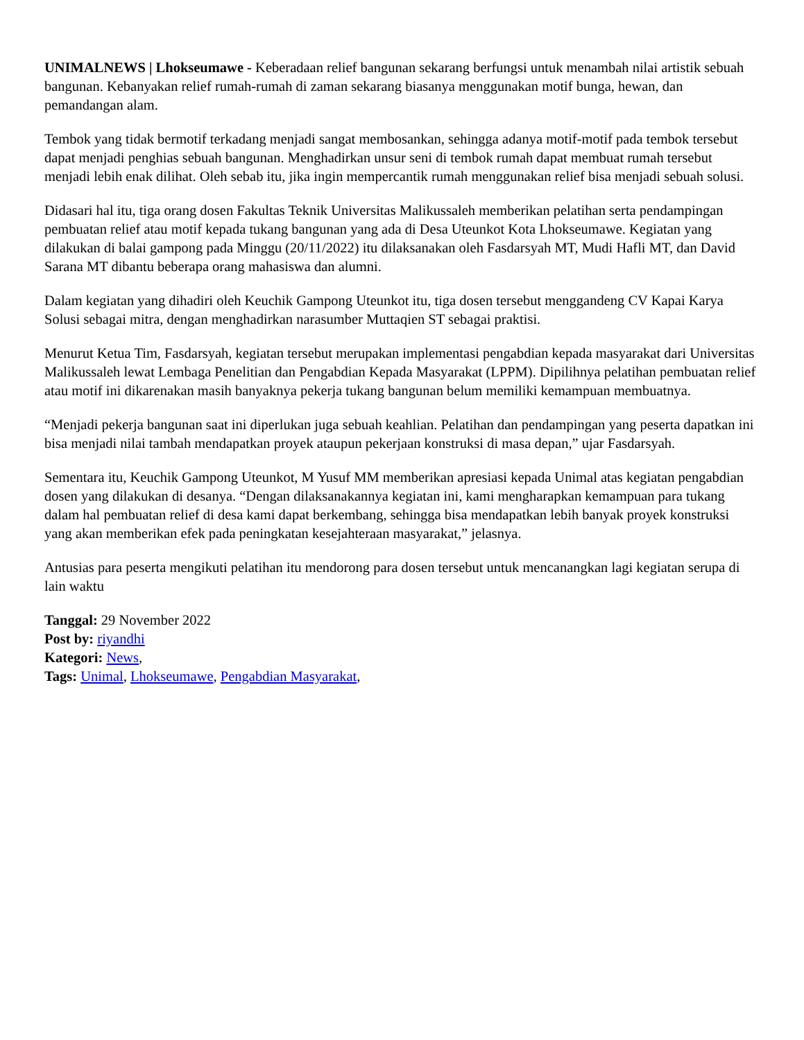UNIMALNEWS | Lhokseumawe - Keberadaan relief bangunan sekarang berfungsi untuk menambah nilai artistik sebuah bangunan. Kebanyakan relief rumah-rumah di zaman sekarang biasanya menggunakan motif bunga, hewan, dan pemandangan alam.
Tembok yang tidak bermotif terkadang menjadi sangat membosankan, sehingga adanya motif-motif pada tembok tersebut dapat menjadi penghias sebuah bangunan. Menghadirkan unsur seni di tembok rumah dapat membuat rumah tersebut menjadi lebih enak dilihat. Oleh sebab itu, jika ingin mempercantik rumah menggunakan relief bisa menjadi sebuah solusi.
Didasari hal itu, tiga orang dosen Fakultas Teknik Universitas Malikussaleh memberikan pelatihan serta pendampingan pembuatan relief atau motif kepada tukang bangunan yang ada di Desa Uteunkot Kota Lhokseumawe. Kegiatan yang dilakukan di balai gampong pada Minggu (20/11/2022) itu dilaksanakan oleh Fasdarsyah MT, Mudi Hafli MT, dan David Sarana MT dibantu beberapa orang mahasiswa dan alumni.
Dalam kegiatan yang dihadiri oleh Keuchik Gampong Uteunkot itu, tiga dosen tersebut menggandeng CV Kapai Karya Solusi sebagai mitra, dengan menghadirkan narasumber Muttaqien ST sebagai praktisi.
Menurut Ketua Tim, Fasdarsyah, kegiatan tersebut merupakan implementasi pengabdian kepada masyarakat dari Universitas Malikussaleh lewat Lembaga Penelitian dan Pengabdian Kepada Masyarakat (LPPM). Dipilihnya pelatihan pembuatan relief atau motif ini dikarenakan masih banyaknya pekerja tukang bangunan belum memiliki kemampuan membuatnya.
“Menjadi pekerja bangunan saat ini diperlukan juga sebuah keahlian. Pelatihan dan pendampingan yang peserta dapatkan ini bisa menjadi nilai tambah mendapatkan proyek ataupun pekerjaan konstruksi di masa depan,” ujar Fasdarsyah.
Sementara itu, Keuchik Gampong Uteunkot, M Yusuf MM memberikan apresiasi kepada Unimal atas kegiatan pengabdian dosen yang dilakukan di desanya. “Dengan dilaksanakannya kegiatan ini, kami mengharapkan kemampuan para tukang dalam hal pembuatan relief di desa kami dapat berkembang, sehingga bisa mendapatkan lebih banyak proyek konstruksi yang akan memberikan efek pada peningkatan kesejahteraan masyarakat,” jelasnya.
Antusias para peserta mengikuti pelatihan itu mendorong para dosen tersebut untuk mencanangkan lagi kegiatan serupa di lain waktu
Tanggal: 29 November 2022
Post by: riyandhi
Kategori: News,
Tags: Unimal, Lhokseumawe, Pengabdian Masyarakat,